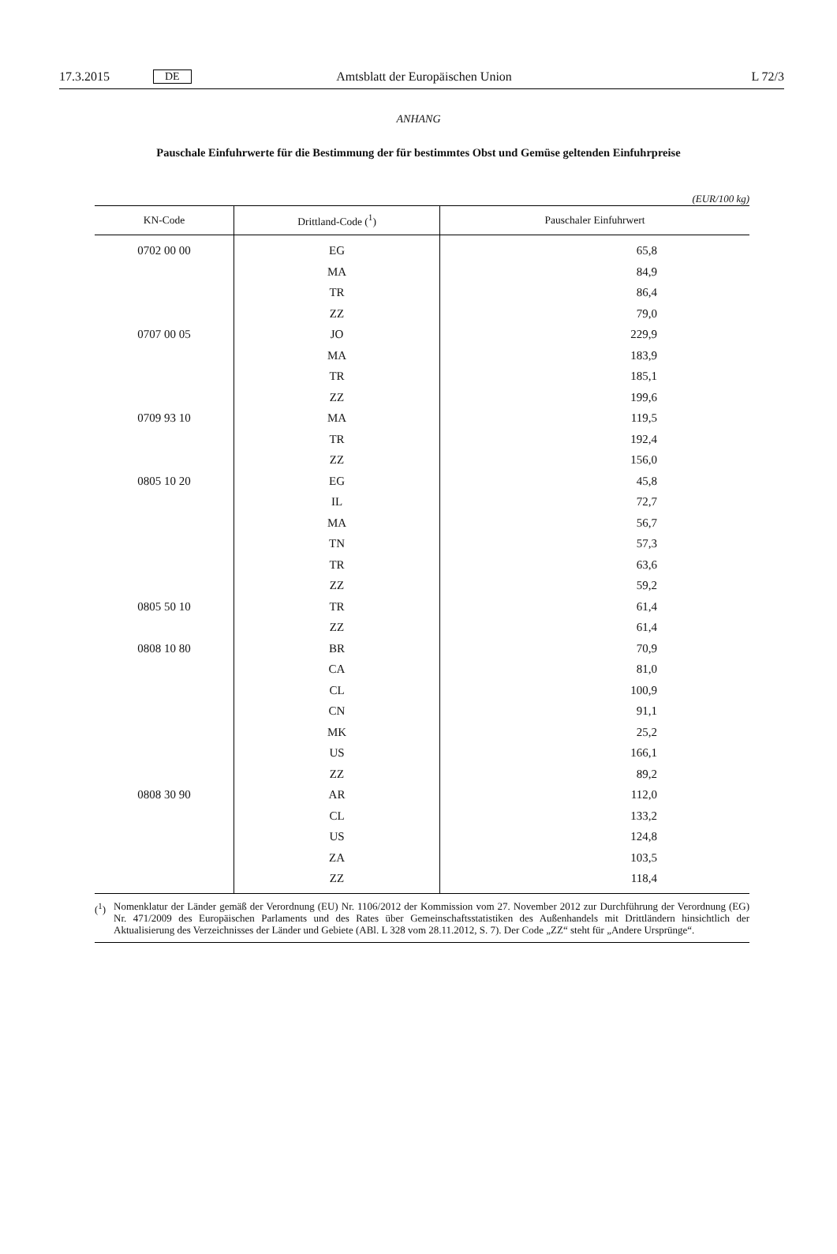17.3.2015 DE Amtsblatt der Europäischen Union L 72/3
ANHANG
Pauschale Einfuhrwerte für die Bestimmung der für bestimmtes Obst und Gemüse geltenden Einfuhrpreise
(EUR/100 kg)
| KN-Code | Drittland-Code (<sup>1</sup>) | Pauschaler Einfuhrwert |
| --- | --- | --- |
| 0702 00 00 | EG | 65,8 |
| | MA | 84,9 |
| | TR | 86,4 |
| | ZZ | 79,0 |
| 0707 00 05 | JO | 229,9 |
| | MA | 183,9 |
| | TR | 185,1 |
| | ZZ | 199,6 |
| 0709 93 10 | MA | 119,5 |
| | TR | 192,4 |
| | ZZ | 156,0 |
| 0805 10 20 | EG | 45,8 |
| | IL | 72,7 |
| | MA | 56,7 |
| | TN | 57,3 |
| | TR | 63,6 |
| | ZZ | 59,2 |
| 0805 50 10 | TR | 61,4 |
| | ZZ | 61,4 |
| 0808 10 80 | BR | 70,9 |
| | CA | 81,0 |
| | CL | 100,9 |
| | CN | 91,1 |
| | MK | 25,2 |
| | US | 166,1 |
| | ZZ | 89,2 |
| 0808 30 90 | AR | 112,0 |
| | CL | 133,2 |
| | US | 124,8 |
| | ZA | 103,5 |
| | ZZ | 118,4 |
(<sup>1</sup>) Nomenklatur der Länder gemäß der Verordnung (EU) Nr. 1106/2012 der Kommission vom 27. November 2012 zur Durchführung der Verordnung (EG) Nr. 471/2009 des Europäischen Parlaments und des Rates über Gemeinschaftsstatistiken des Außenhandels mit Drittländern hinsichtlich der Aktualisierung des Verzeichnisses der Länder und Gebiete (ABl. L 328 vom 28.11.2012, S. 7). Der Code „ZZ“ steht für „Andere Ursprünge“.